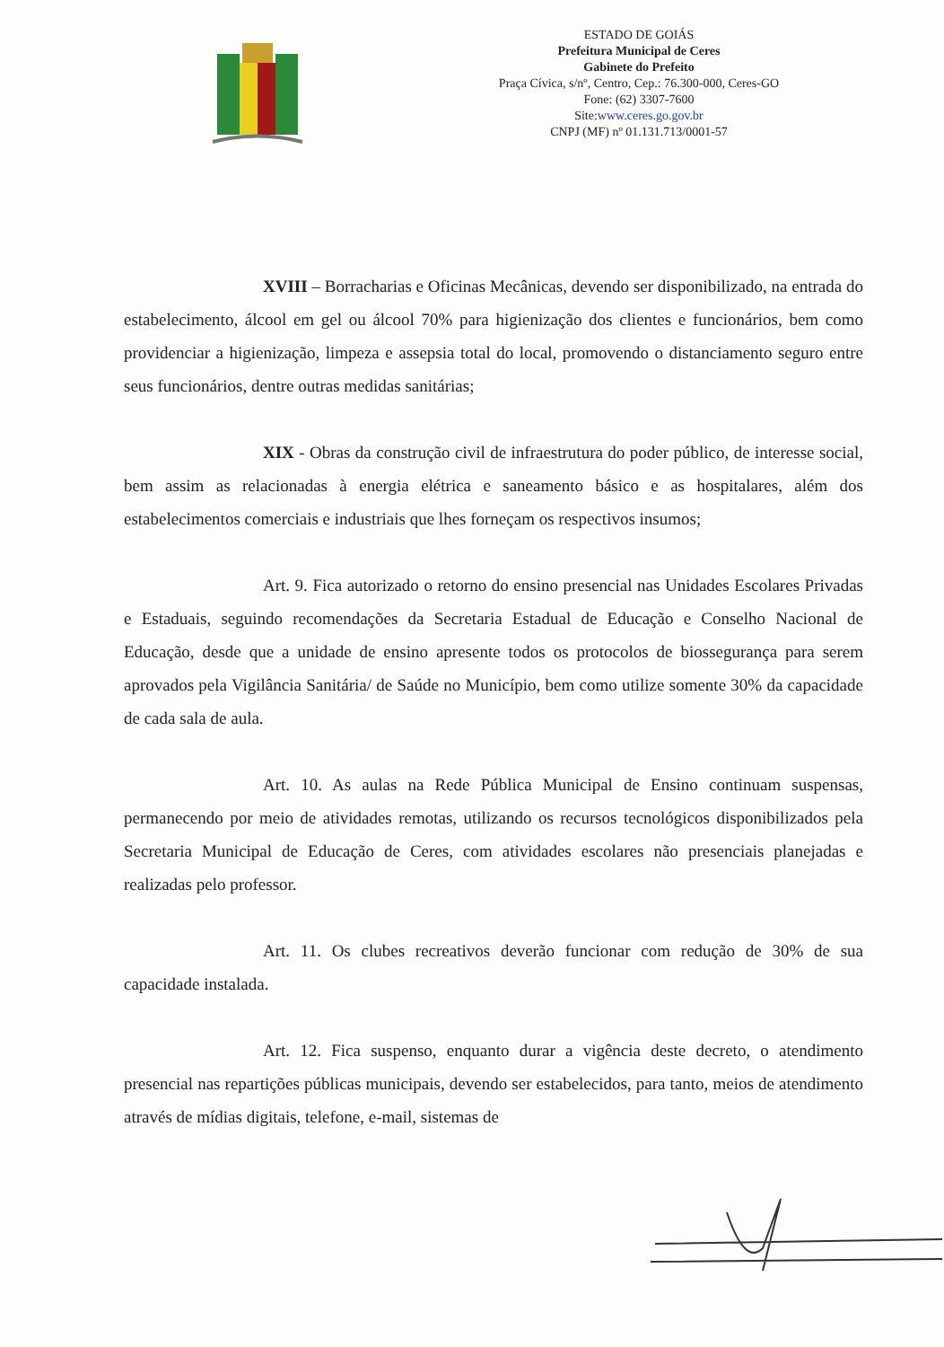ESTADO DE GOIÁS
Prefeitura Municipal de Ceres
Gabinete do Prefeito
Praça Cívica, s/nº, Centro, Cep.: 76.300-000, Ceres-GO
Fone: (62) 3307-7600
Site:www.ceres.go.gov.br
CNPJ (MF) nº 01.131.713/0001-57
XVIII – Borracharias e Oficinas Mecânicas, devendo ser disponibilizado, na entrada do estabelecimento, álcool em gel ou álcool 70% para higienização dos clientes e funcionários, bem como providenciar a higienização, limpeza e assepsia total do local, promovendo o distanciamento seguro entre seus funcionários, dentre outras medidas sanitárias;
XIX - Obras da construção civil de infraestrutura do poder público, de interesse social, bem assim as relacionadas à energia elétrica e saneamento básico e as hospitalares, além dos estabelecimentos comerciais e industriais que lhes forneçam os respectivos insumos;
Art. 9. Fica autorizado o retorno do ensino presencial nas Unidades Escolares Privadas e Estaduais, seguindo recomendações da Secretaria Estadual de Educação e Conselho Nacional de Educação, desde que a unidade de ensino apresente todos os protocolos de biossegurança para serem aprovados pela Vigilância Sanitária/ de Saúde no Município, bem como utilize somente 30% da capacidade de cada sala de aula.
Art. 10. As aulas na Rede Pública Municipal de Ensino continuam suspensas, permanecendo por meio de atividades remotas, utilizando os recursos tecnológicos disponibilizados pela Secretaria Municipal de Educação de Ceres, com atividades escolares não presenciais planejadas e realizadas pelo professor.
Art. 11. Os clubes recreativos deverão funcionar com redução de 30% de sua capacidade instalada.
Art. 12. Fica suspenso, enquanto durar a vigência deste decreto, o atendimento presencial nas repartições públicas municipais, devendo ser estabelecidos, para tanto, meios de atendimento através de mídias digitais, telefone, e-mail, sistemas de